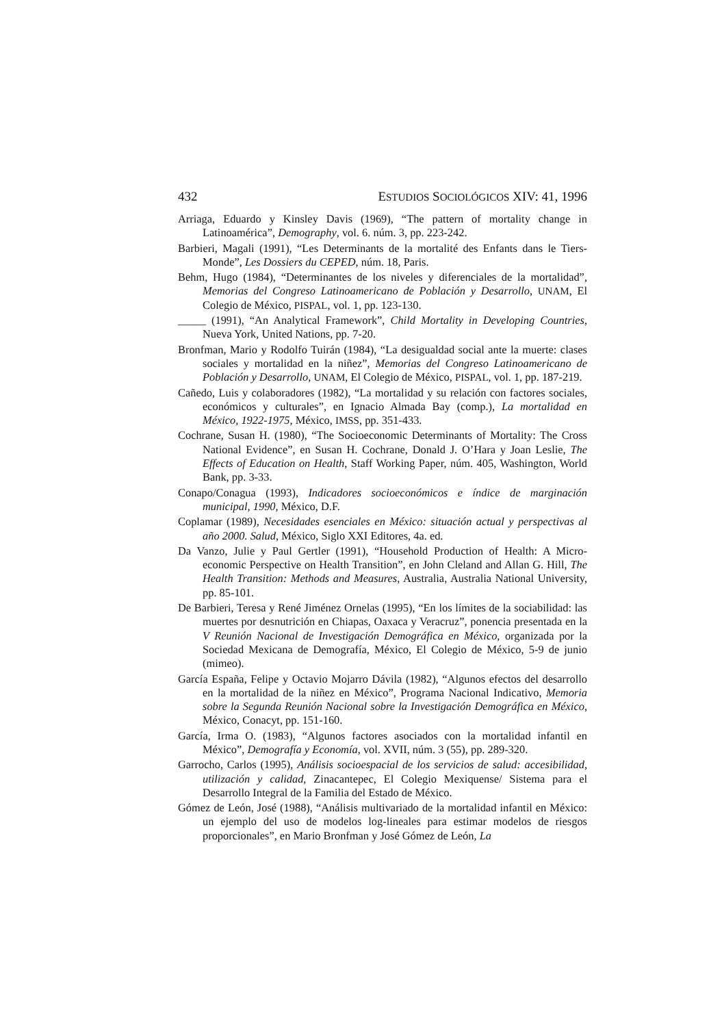432 ESTUDIOS SOCIOLÓGICOS XIV: 41, 1996
Arriaga, Eduardo y Kinsley Davis (1969), “The pattern of mortality change in Latinoamérica”, Demography, vol. 6. núm. 3, pp. 223-242.
Barbieri, Magali (1991), “Les Determinants de la mortalité des Enfants dans le Tiers-Monde”, Les Dossiers du CEPED, núm. 18, Paris.
Behm, Hugo (1984), “Determinantes de los niveles y diferenciales de la mortalidad”, Memorias del Congreso Latinoamericano de Población y Desarrollo, UNAM, El Colegio de México, PISPAL, vol. 1, pp. 123-130.
_____ (1991), “An Analytical Framework”, Child Mortality in Developing Countries, Nueva York, United Nations, pp. 7-20.
Bronfman, Mario y Rodolfo Tuirán (1984), “La desigualdad social ante la muerte: clases sociales y mortalidad en la niñez”, Memorias del Congreso Latinoamericano de Población y Desarrollo, UNAM, El Colegio de México, PISPAL, vol. 1, pp. 187-219.
Cañedo, Luis y colaboradores (1982), “La mortalidad y su relación con factores sociales, económicos y culturales”, en Ignacio Almada Bay (comp.), La mortalidad en México, 1922-1975, México, IMSS, pp. 351-433.
Cochrane, Susan H. (1980), “The Socioeconomic Determinants of Mortality: The Cross National Evidence”, en Susan H. Cochrane, Donald J. O’Hara y Joan Leslie, The Effects of Education on Health, Staff Working Paper, núm. 405, Washington, World Bank, pp. 3-33.
Conapo/Conagua (1993), Indicadores socioeconómicos e índice de marginación municipal, 1990, México, D.F.
Coplamar (1989), Necesidades esenciales en México: situación actual y perspectivas al año 2000. Salud, México, Siglo XXI Editores, 4a. ed.
Da Vanzo, Julie y Paul Gertler (1991), “Household Production of Health: A Micro-economic Perspective on Health Transition”, en John Cleland and Allan G. Hill, The Health Transition: Methods and Measures, Australia, Australia National University, pp. 85-101.
De Barbieri, Teresa y René Jiménez Ornelas (1995), “En los límites de la sociabilidad: las muertes por desnutrición en Chiapas, Oaxaca y Veracruz”, ponencia presentada en la V Reunión Nacional de Investigación Demográfica en México, organizada por la Sociedad Mexicana de Demografía, México, El Colegio de México, 5-9 de junio (mimeo).
García España, Felipe y Octavio Mojarro Dávila (1982), “Algunos efectos del desarrollo en la mortalidad de la niñez en México”, Programa Nacional Indicativo, Memoria sobre la Segunda Reunión Nacional sobre la Investigación Demográfica en México, México, Conacyt, pp. 151-160.
García, Irma O. (1983), “Algunos factores asociados con la mortalidad infantil en México”, Demografía y Economía, vol. XVII, núm. 3 (55), pp. 289-320.
Garrocho, Carlos (1995), Análisis socioespacial de los servicios de salud: accesibilidad, utilización y calidad, Zinacantepec, El Colegio Mexiquense/ Sistema para el Desarrollo Integral de la Familia del Estado de México.
Gómez de León, José (1988), “Análisis multivariado de la mortalidad infantil en México: un ejemplo del uso de modelos log-lineales para estimar modelos de riesgos proporcionales”, en Mario Bronfman y José Gómez de León, La